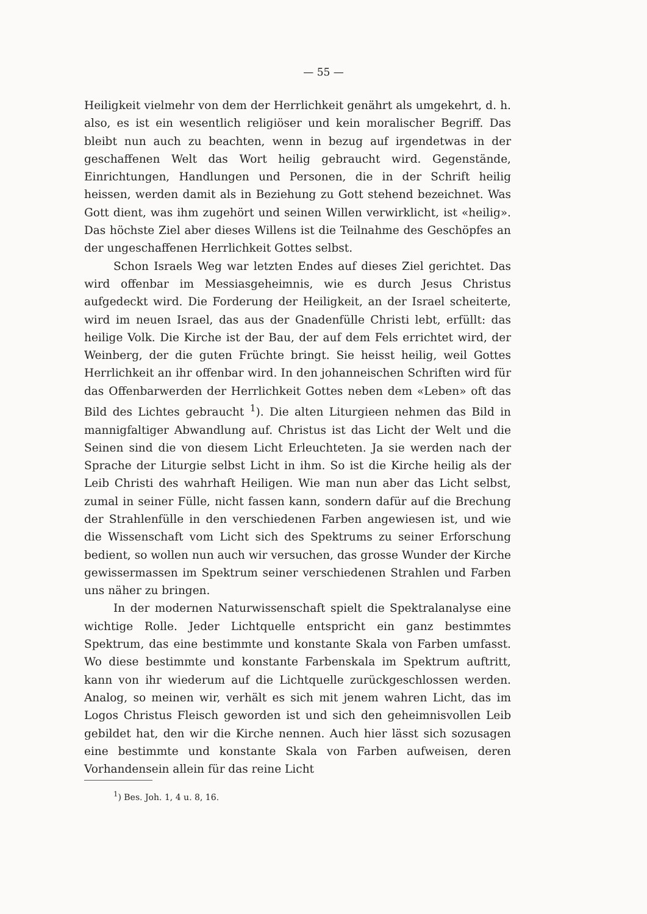— 55 —
Heiligkeit vielmehr von dem der Herrlichkeit genährt als umgekehrt, d. h. also, es ist ein wesentlich religiöser und kein moralischer Begriff. Das bleibt nun auch zu beachten, wenn in bezug auf irgendetwas in der geschaffenen Welt das Wort heilig gebraucht wird. Gegenstände, Einrichtungen, Handlungen und Personen, die in der Schrift heilig heissen, werden damit als in Beziehung zu Gott stehend bezeichnet. Was Gott dient, was ihm zugehört und seinen Willen verwirklicht, ist «heilig». Das höchste Ziel aber dieses Willens ist die Teilnahme des Geschöpfes an der ungeschaffenen Herrlichkeit Gottes selbst.
Schon Israels Weg war letzten Endes auf dieses Ziel gerichtet. Das wird offenbar im Messiasgeheimnis, wie es durch Jesus Christus aufgedeckt wird. Die Forderung der Heiligkeit, an der Israel scheiterte, wird im neuen Israel, das aus der Gnadenfülle Christi lebt, erfüllt: das heilige Volk. Die Kirche ist der Bau, der auf dem Fels errichtet wird, der Weinberg, der die guten Früchte bringt. Sie heisst heilig, weil Gottes Herrlichkeit an ihr offenbar wird. In den johanneischen Schriften wird für das Offenbarwerden der Herrlichkeit Gottes neben dem «Leben» oft das Bild des Lichtes gebraucht <sup>1</sup>). Die alten Liturgieen nehmen das Bild in mannigfaltiger Abwandlung auf. Christus ist das Licht der Welt und die Seinen sind die von diesem Licht Erleuchteten. Ja sie werden nach der Sprache der Liturgie selbst Licht in ihm. So ist die Kirche heilig als der Leib Christi des wahrhaft Heiligen. Wie man nun aber das Licht selbst, zumal in seiner Fülle, nicht fassen kann, sondern dafür auf die Brechung der Strahlenfülle in den verschiedenen Farben angewiesen ist, und wie die Wissenschaft vom Licht sich des Spektrums zu seiner Erforschung bedient, so wollen nun auch wir versuchen, das grosse Wunder der Kirche gewissermassen im Spektrum seiner verschiedenen Strahlen und Farben uns näher zu bringen.
In der modernen Naturwissenschaft spielt die Spektralanalyse eine wichtige Rolle. Jeder Lichtquelle entspricht ein ganz bestimmtes Spektrum, das eine bestimmte und konstante Skala von Farben umfasst. Wo diese bestimmte und konstante Farbenskala im Spektrum auftritt, kann von ihr wiederum auf die Lichtquelle zurückgeschlossen werden. Analog, so meinen wir, verhält es sich mit jenem wahren Licht, das im Logos Christus Fleisch geworden ist und sich den geheimnisvollen Leib gebildet hat, den wir die Kirche nennen. Auch hier lässt sich sozusagen eine bestimmte und konstante Skala von Farben aufweisen, deren Vorhandensein allein für das reine Licht
<sup>1</sup>) Bes. Joh. 1, 4 u. 8, 16.